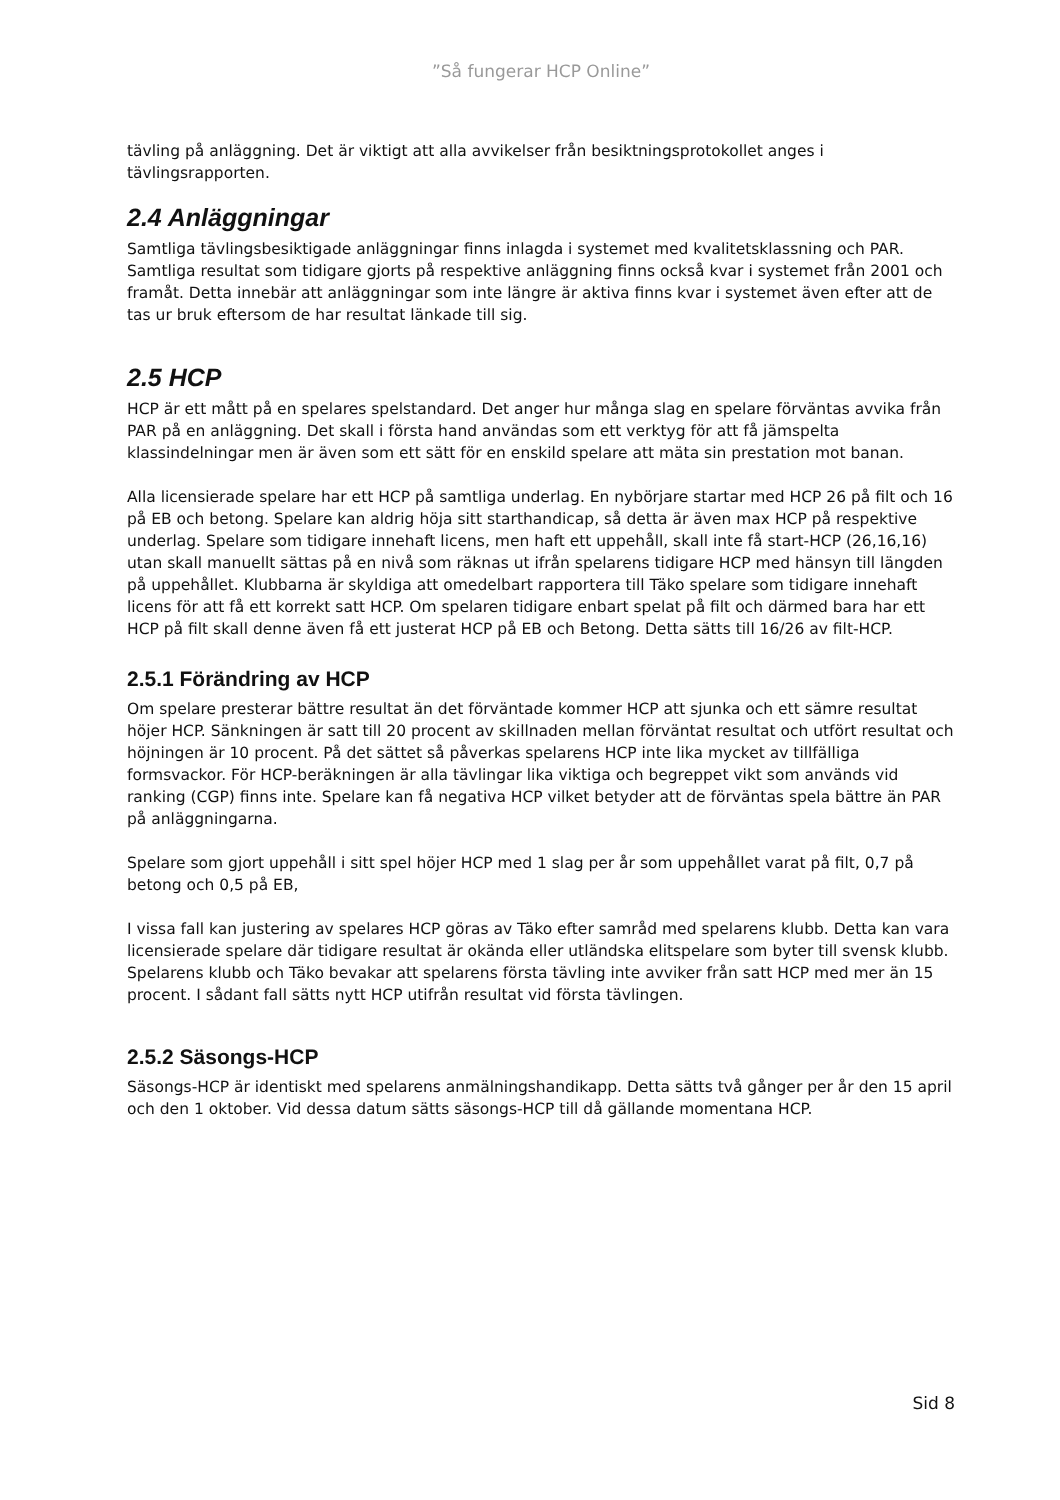”Så fungerar HCP Online”
tävling på anläggning. Det är viktigt att alla avvikelser från besiktningsprotokollet anges i tävlingsrapporten.
2.4 Anläggningar
Samtliga tävlingsbesiktigade anläggningar finns inlagda i systemet med kvalitetsklassning och PAR. Samtliga resultat som tidigare gjorts på respektive anläggning finns också kvar i systemet från 2001 och framåt. Detta innebär att anläggningar som inte längre är aktiva finns kvar i systemet även efter att de tas ur bruk eftersom de har resultat länkade till sig.
2.5 HCP
HCP är ett mått på en spelares spelstandard. Det anger hur många slag en spelare förväntas avvika från PAR på en anläggning. Det skall i första hand användas som ett verktyg för att få jämspelta klassindelningar men är även som ett sätt för en enskild spelare att mäta sin prestation mot banan.
Alla licensierade spelare har ett HCP på samtliga underlag. En nybörjare startar med HCP 26 på filt och 16 på EB och betong. Spelare kan aldrig höja sitt starthandicap, så detta är även max HCP på respektive underlag. Spelare som tidigare innehaft licens, men haft ett uppehåll, skall inte få start-HCP (26,16,16) utan skall manuellt sättas på en nivå som räknas ut ifrån spelarens tidigare HCP med hänsyn till längden på uppehållet. Klubbarna är skyldiga att omedelbart rapportera till Täko spelare som tidigare innehaft licens för att få ett korrekt satt HCP. Om spelaren tidigare enbart spelat på filt och därmed bara har ett HCP på filt skall denne även få ett justerat HCP på EB och Betong. Detta sätts till 16/26 av filt-HCP.
2.5.1 Förändring av HCP
Om spelare presterar bättre resultat än det förväntade kommer HCP att sjunka och ett sämre resultat höjer HCP. Sänkningen är satt till 20 procent av skillnaden mellan förväntat resultat och utfört resultat och höjningen är 10 procent. På det sättet så påverkas spelarens HCP inte lika mycket av tillfälliga formsvackor. För HCP-beräkningen är alla tävlingar lika viktiga och begreppet vikt som används vid ranking (CGP) finns inte. Spelare kan få negativa HCP vilket betyder att de förväntas spela bättre än PAR på anläggningarna.
Spelare som gjort uppehåll i sitt spel höjer HCP med 1 slag per år som uppehållet varat på filt, 0,7 på betong och 0,5 på EB,
I vissa fall kan justering av spelares HCP göras av Täko efter samråd med spelarens klubb. Detta kan vara licensierade spelare där tidigare resultat är okända eller utländska elitspelare som byter till svensk klubb. Spelarens klubb och Täko bevakar att spelarens första tävling inte avviker från satt HCP med mer än 15 procent. I sådant fall sätts nytt HCP utifrån resultat vid första tävlingen.
2.5.2 Säsongs-HCP
Säsongs-HCP är identiskt med spelarens anmälningshandikapp. Detta sätts två gånger per år den 15 april och den 1 oktober. Vid dessa datum sätts säsongs-HCP till då gällande momentana HCP.
Sid 8